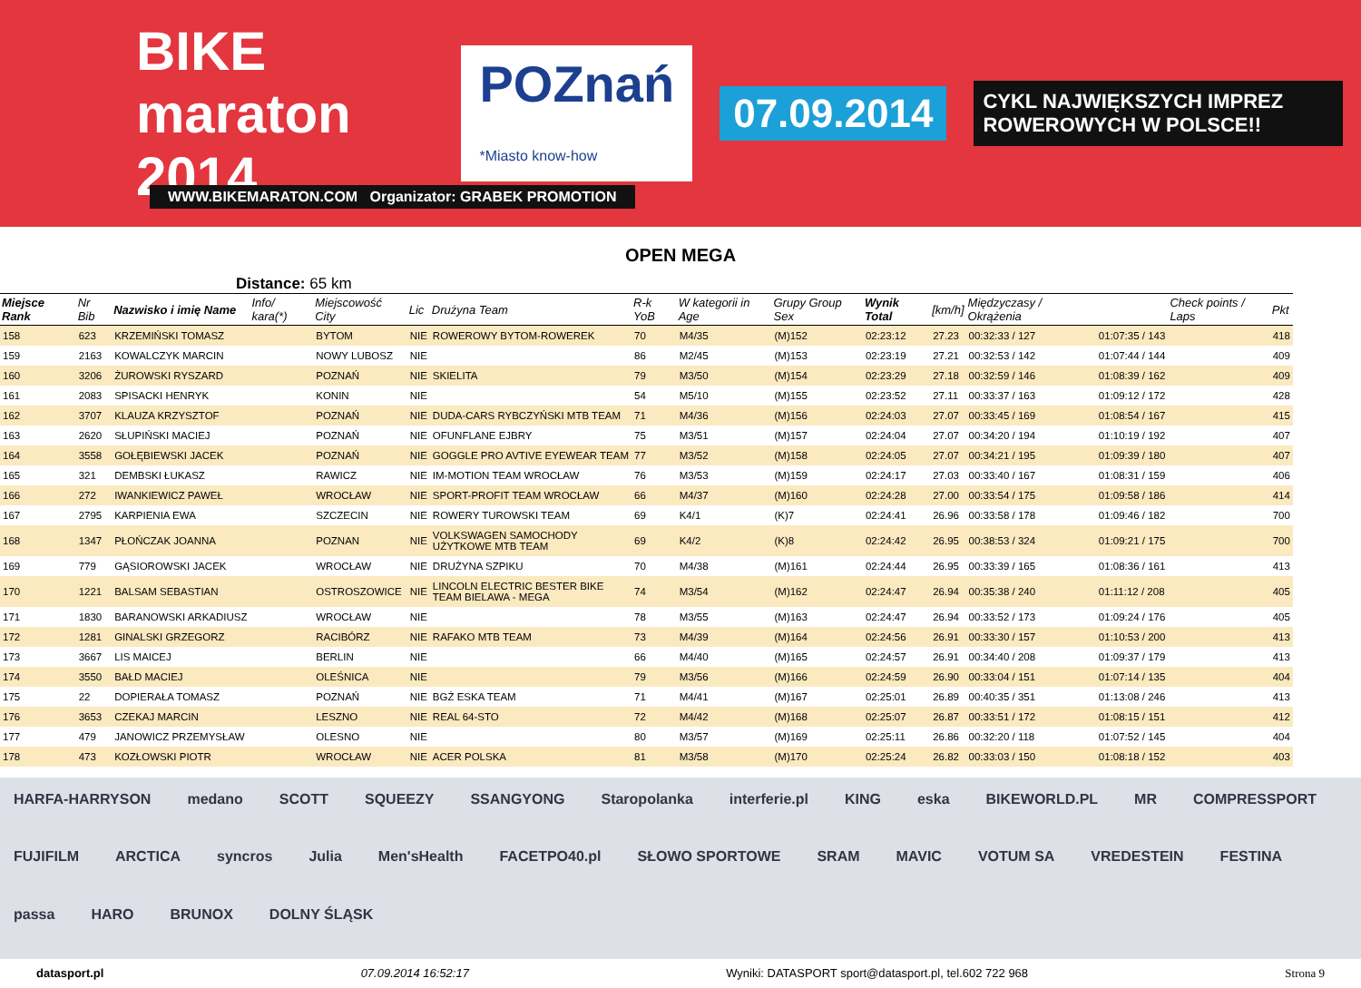BIKE maraton 2014
POZnań
*Miasto know-how
07.09.2014
CYKL NAJWIĘKSZYCH IMPREZ ROWEROWYCH W POLSCE!!
WWW.BIKEMARATON.COM Organizator: GRABEK PROMOTION
OPEN MEGA
Distance: 65 km
| Miejsce Rank | Nr Bib | Nazwisko i imię Name | Info/ kara(*) | Miejscowość City | Lic | Drużyna Team | R-k YoB | W kategorii in Age | Grupy Group Sex | Wynik Total | [km/h] | Międzyczasy / Okrążenia | | Check points / Laps | Pkt |
| --- | --- | --- | --- | --- | --- | --- | --- | --- | --- | --- | --- | --- | --- | --- | --- |
| 158 | 623 | KRZEMIŃSKI TOMASZ | | BYTOM | NIE | ROWEROWY BYTOM-ROWEREK | 70 | M4/35 | (M)152 | 02:23:12 | 27.23 | 00:32:33 / 127 | 01:07:35 / 143 | | 418 |
| 159 | 2163 | KOWALCZYK MARCIN | | NOWY LUBOSZ | NIE | | 86 | M2/45 | (M)153 | 02:23:19 | 27.21 | 00:32:53 / 142 | 01:07:44 / 144 | | 409 |
| 160 | 3206 | ŻUROWSKI RYSZARD | | POZNAŃ | NIE | SKIELITA | 79 | M3/50 | (M)154 | 02:23:29 | 27.18 | 00:32:59 / 146 | 01:08:39 / 162 | | 409 |
| 161 | 2083 | SPISACKI HENRYK | | KONIN | NIE | | 54 | M5/10 | (M)155 | 02:23:52 | 27.11 | 00:33:37 / 163 | 01:09:12 / 172 | | 428 |
| 162 | 3707 | KLAUZA KRZYSZTOF | | POZNAŃ | NIE | DUDA-CARS RYBCZYŃSKI MTB TEAM | 71 | M4/36 | (M)156 | 02:24:03 | 27.07 | 00:33:45 / 169 | 01:08:54 / 167 | | 415 |
| 163 | 2620 | SŁUPIŃSKI MACIEJ | | POZNAŃ | NIE | OFUNFLANE EJBRY | 75 | M3/51 | (M)157 | 02:24:04 | 27.07 | 00:34:20 / 194 | 01:10:19 / 192 | | 407 |
| 164 | 3558 | GOŁĘBIEWSKI JACEK | | POZNAŃ | NIE | GOGGLE PRO AVTIVE EYEWEAR TEAM | 77 | M3/52 | (M)158 | 02:24:05 | 27.07 | 00:34:21 / 195 | 01:09:39 / 180 | | 407 |
| 165 | 321 | DEMBSKI ŁUKASZ | | RAWICZ | NIE | IM-MOTION TEAM WROCŁAW | 76 | M3/53 | (M)159 | 02:24:17 | 27.03 | 00:33:40 / 167 | 01:08:31 / 159 | | 406 |
| 166 | 272 | IWANKIEWICZ PAWEŁ | | WROCŁAW | NIE | SPORT-PROFIT TEAM WROCŁAW | 66 | M4/37 | (M)160 | 02:24:28 | 27.00 | 00:33:54 / 175 | 01:09:58 / 186 | | 414 |
| 167 | 2795 | KARPIENIA EWA | | SZCZECIN | NIE | ROWERY TUROWSKI TEAM | 69 | K4/1 | (K)7 | 02:24:41 | 26.96 | 00:33:58 / 178 | 01:09:46 / 182 | | 700 |
| 168 | 1347 | PŁOŃCZAK JOANNA | | POZNAN | NIE | VOLKSWAGEN SAMOCHODY UŻYTKOWE MTB TEAM | 69 | K4/2 | (K)8 | 02:24:42 | 26.95 | 00:38:53 / 324 | 01:09:21 / 175 | | 700 |
| 169 | 779 | GĄSIOROWSKI JACEK | | WROCŁAW | NIE | DRUŻYNA SZPIKU | 70 | M4/38 | (M)161 | 02:24:44 | 26.95 | 00:33:39 / 165 | 01:08:36 / 161 | | 413 |
| 170 | 1221 | BALSAM SEBASTIAN | | OSTROSZOWICE | NIE | LINCOLN ELECTRIC BESTER BIKE TEAM BIELAWA - MEGA | 74 | M3/54 | (M)162 | 02:24:47 | 26.94 | 00:35:38 / 240 | 01:11:12 / 208 | | 405 |
| 171 | 1830 | BARANOWSKI ARKADIUSZ | | WROCŁAW | NIE | | 78 | M3/55 | (M)163 | 02:24:47 | 26.94 | 00:33:52 / 173 | 01:09:24 / 176 | | 405 |
| 172 | 1281 | GINALSKI GRZEGORZ | | RACIBÓRZ | NIE | RAFAKO MTB TEAM | 73 | M4/39 | (M)164 | 02:24:56 | 26.91 | 00:33:30 / 157 | 01:10:53 / 200 | | 413 |
| 173 | 3667 | LIS MAICEJ | | BERLIN | NIE | | 66 | M4/40 | (M)165 | 02:24:57 | 26.91 | 00:34:40 / 208 | 01:09:37 / 179 | | 413 |
| 174 | 3550 | BAŁD MACIEJ | | OLEŚNICA | NIE | | 79 | M3/56 | (M)166 | 02:24:59 | 26.90 | 00:33:04 / 151 | 01:07:14 / 135 | | 404 |
| 175 | 22 | DOPIERAŁA TOMASZ | | POZNAŃ | NIE | BGŻ ESKA TEAM | 71 | M4/41 | (M)167 | 02:25:01 | 26.89 | 00:40:35 / 351 | 01:13:08 / 246 | | 413 |
| 176 | 3653 | CZEKAJ MARCIN | | LESZNO | NIE | REAL 64-STO | 72 | M4/42 | (M)168 | 02:25:07 | 26.87 | 00:33:51 / 172 | 01:08:15 / 151 | | 412 |
| 177 | 479 | JANOWICZ PRZEMYSŁAW | | OLESNO | NIE | | 80 | M3/57 | (M)169 | 02:25:11 | 26.86 | 00:32:20 / 118 | 01:07:52 / 145 | | 404 |
| 178 | 473 | KOZŁOWSKI PIOTR | | WROCŁAW | NIE | ACER POLSKA | 81 | M3/58 | (M)170 | 02:25:24 | 26.82 | 00:33:03 / 150 | 01:08:18 / 152 | | 403 |
HARFA-HARRYSON medano SCOTT SQUEEZY SSANGYONG Staropolanka interferie.pl KING eska BIKEWORLD.PL MR COMPRESSPORT FUJIFILM ARCTICA syncros Julia Men'sHealth FACETPO40.pl SŁOWO SPORTOWE SRAM MAVIC VOTUM SA VREDESTEIN FESTINA passa HARO BRUNOX DOLNY ŚLĄSK
datasport.pl 07.09.2014 16:52:17 Wyniki: DATASPORT sport@datasport.pl, tel.602 722 968 Strona 9